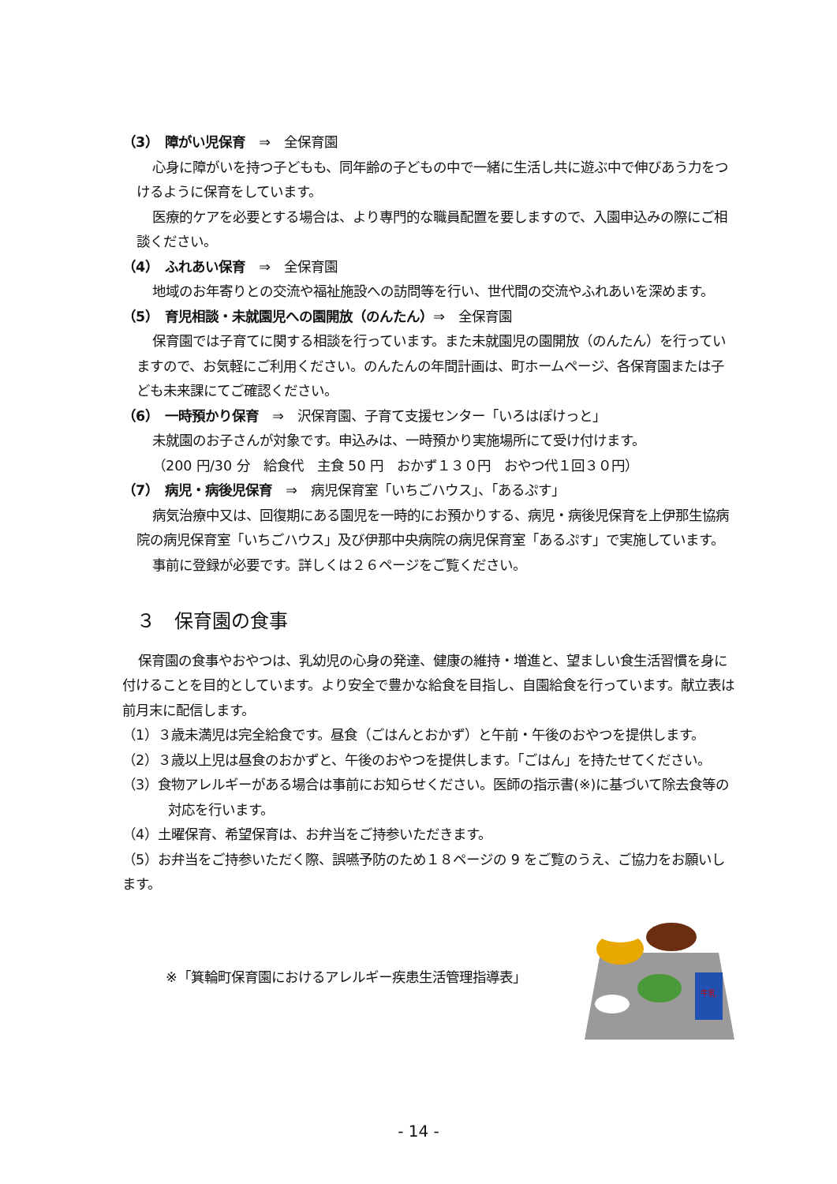（3）　障がい児保育　⇒　全保育園
心身に障がいを持つ子どもも、同年齢の子どもの中で一緒に生活し共に遊ぶ中で伸びあう力をつけるように保育をしています。
医療的ケアを必要とする場合は、より専門的な職員配置を要しますので、入園申込みの際にご相談ください。
（4）　ふれあい保育　⇒　全保育園
地域のお年寄りとの交流や福祉施設への訪問等を行い、世代間の交流やふれあいを深めます。
（5）　育児相談・未就園児への園開放（のんたん）⇒　全保育園
保育園では子育てに関する相談を行っています。また未就園児の園開放（のんたん）を行っていますので、お気軽にご利用ください。のんたんの年間計画は、町ホームページ、各保育園または子ども未来課にてご確認ください。
（6）　一時預かり保育　⇒　沢保育園、子育て支援センター「いろはぽけっと」
未就園のお子さんが対象です。申込みは、一時預かり実施場所にて受け付けます。
（200 円/30 分　給食代　主食 50 円　おかず１３０円　おやつ代１回３０円）
（7）　病児・病後児保育　⇒　病児保育室「いちごハウス」、「あるぷす」
病気治療中又は、回復期にある園児を一時的にお預かりする、病児・病後児保育を上伊那生協病院の病児保育室「いちごハウス」及び伊那中央病院の病児保育室「あるぷす」で実施しています。
事前に登録が必要です。詳しくは２６ページをご覧ください。
３　保育園の食事
保育園の食事やおやつは、乳幼児の心身の発達、健康の維持・増進と、望ましい食生活習慣を身に付けることを目的としています。より安全で豊かな給食を目指し、自園給食を行っています。献立表は前月末に配信します。
（1）３歳未満児は完全給食です。昼食（ごはんとおかず）と午前・午後のおやつを提供します。
（2）３歳以上児は昼食のおかずと、午後のおやつを提供します。「ごはん」を持たせてください。
（3）食物アレルギーがある場合は事前にお知らせください。医師の指示書(※)に基づいて除去食等の対応を行います。
（4）土曜保育、希望保育は、お弁当をご持参いただきます。
（5）お弁当をご持参いただく際、誤嚥予防のため１８ページの 9 をご覧のうえ、ご協力をお願いします。
※「箕輪町保育園におけるアレルギー疾患生活管理指導表」
牛乳
- 14 -